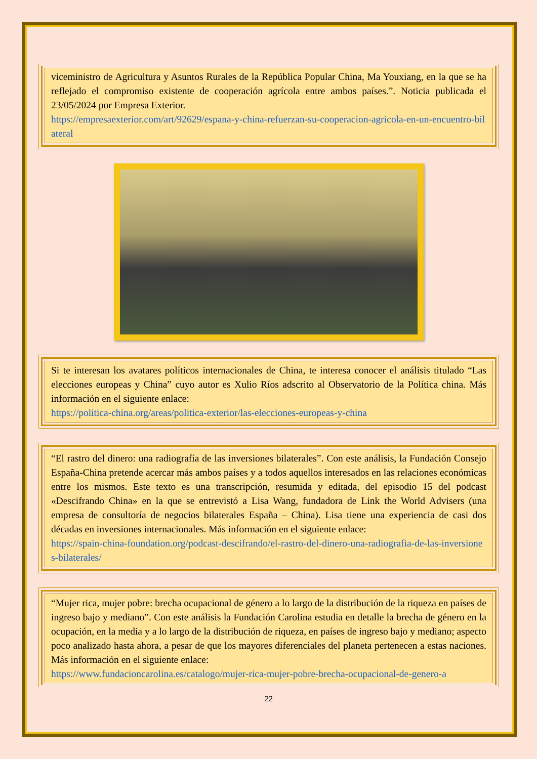viceministro de Agricultura y Asuntos Rurales de la República Popular China, Ma Youxiang, en la que se ha reflejado el compromiso existente de cooperación agrícola entre ambos países.”. Noticia publicada el 23/05/2024 por Empresa Exterior.
https://empresaexterior.com/art/92629/espana-y-china-refuerzan-su-cooperacion-agricola-en-un-encuentro-bilateral
Si te interesan los avatares políticos internacionales de China, te interesa conocer el análisis titulado “Las elecciones europeas y China” cuyo autor es Xulio Ríos adscrito al Observatorio de la Política china. Más información en el siguiente enlace:
https://politica-china.org/areas/politica-exterior/las-elecciones-europeas-y-china
“El rastro del dinero: una radiografía de las inversiones bilaterales”. Con este análisis, la Fundación Consejo España-China pretende acercar más ambos países y a todos aquellos interesados en las relaciones económicas entre los mismos. Este texto es una transcripción, resumida y editada, del episodio 15 del podcast «Descifrando China» en la que se entrevistó a Lisa Wang, fundadora de Link the World Advisers (una empresa de consultoría de negocios bilaterales España – China). Lisa tiene una experiencia de casi dos décadas en inversiones internacionales. Más información en el siguiente enlace:
https://spain-china-foundation.org/podcast-descifrando/el-rastro-del-dinero-una-radiografia-de-las-inversiones-bilaterales/
“Mujer rica, mujer pobre: brecha ocupacional de género a lo largo de la distribución de la riqueza en países de ingreso bajo y mediano”. Con este análisis la Fundación Carolina estudia en detalle la brecha de género en la ocupación, en la media y a lo largo de la distribución de riqueza, en países de ingreso bajo y mediano; aspecto poco analizado hasta ahora, a pesar de que los mayores diferenciales del planeta pertenecen a estas naciones. Más información en el siguiente enlace:
https://www.fundacioncarolina.es/catalogo/mujer-rica-mujer-pobre-brecha-ocupacional-de-genero-a
22